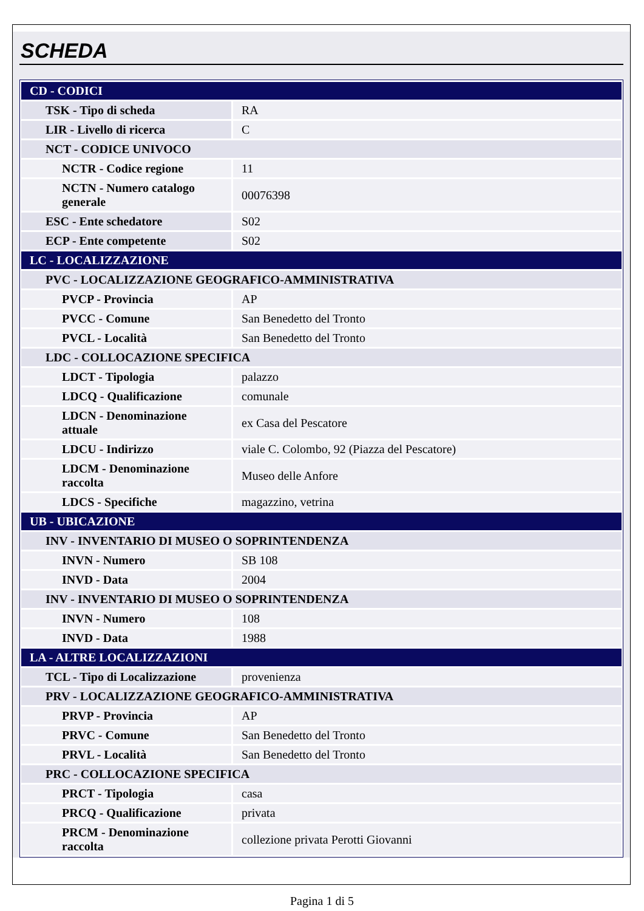SCHEDA
| CD - CODICI | |
| TSK - Tipo di scheda | RA |
| LIR - Livello di ricerca | C |
| NCT - CODICE UNIVOCO | |
| NCTR - Codice regione | 11 |
| NCTN - Numero catalogo generale | 00076398 |
| ESC - Ente schedatore | S02 |
| ECP - Ente competente | S02 |
| LC - LOCALIZZAZIONE | |
| PVC - LOCALIZZAZIONE GEOGRAFICO-AMMINISTRATIVA | |
| PVCP - Provincia | AP |
| PVCC - Comune | San Benedetto del Tronto |
| PVCL - Località | San Benedetto del Tronto |
| LDC - COLLOCAZIONE SPECIFICA | |
| LDCT - Tipologia | palazzo |
| LDCQ - Qualificazione | comunale |
| LDCN - Denominazione attuale | ex Casa del Pescatore |
| LDCU - Indirizzo | viale C. Colombo, 92 (Piazza del Pescatore) |
| LDCM - Denominazione raccolta | Museo delle Anfore |
| LDCS - Specifiche | magazzino, vetrina |
| UB - UBICAZIONE | |
| INV - INVENTARIO DI MUSEO O SOPRINTENDENZA | |
| INVN - Numero | SB 108 |
| INVD - Data | 2004 |
| INV - INVENTARIO DI MUSEO O SOPRINTENDENZA | |
| INVN - Numero | 108 |
| INVD - Data | 1988 |
| LA - ALTRE LOCALIZZAZIONI | |
| TCL - Tipo di Localizzazione | provenienza |
| PRV - LOCALIZZAZIONE GEOGRAFICO-AMMINISTRATIVA | |
| PRVP - Provincia | AP |
| PRVC - Comune | San Benedetto del Tronto |
| PRVL - Località | San Benedetto del Tronto |
| PRC - COLLOCAZIONE SPECIFICA | |
| PRCT - Tipologia | casa |
| PRCQ - Qualificazione | privata |
| PRCM - Denominazione raccolta | collezione privata Perotti Giovanni |
Pagina 1 di 5